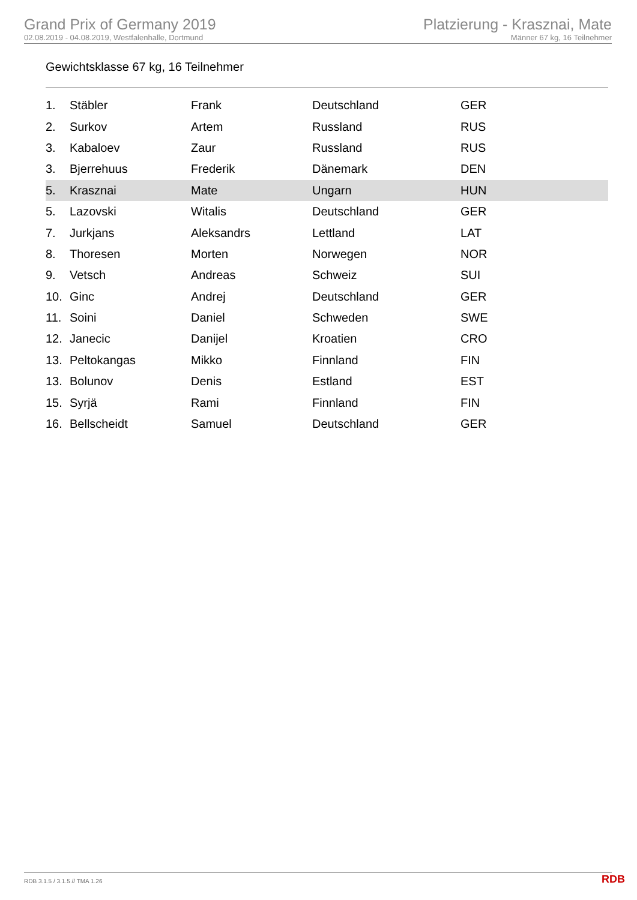Grand Prix of Germany 2019
02.08.2019 - 04.08.2019, Westfalenhalle, Dortmund
Platzierung - Krasznai, Mate
Männer 67 kg, 16 Teilnehmer
Gewichtsklasse 67 kg, 16 Teilnehmer
| 1. | Stäbler | Frank | Deutschland | GER |
| 2. | Surkov | Artem | Russland | RUS |
| 3. | Kabaloev | Zaur | Russland | RUS |
| 3. | Bjerrehuus | Frederik | Dänemark | DEN |
| 5. | Krasznai | Mate | Ungarn | HUN |
| 5. | Lazovski | Witalis | Deutschland | GER |
| 7. | Jurkjans | Aleksandrs | Lettland | LAT |
| 8. | Thoresen | Morten | Norwegen | NOR |
| 9. | Vetsch | Andreas | Schweiz | SUI |
| 10. | Ginc | Andrej | Deutschland | GER |
| 11. | Soini | Daniel | Schweden | SWE |
| 12. | Janecic | Danijel | Kroatien | CRO |
| 13. | Peltokangas | Mikko | Finnland | FIN |
| 13. | Bolunov | Denis | Estland | EST |
| 15. | Syrjä | Rami | Finnland | FIN |
| 16. | Bellscheidt | Samuel | Deutschland | GER |
RDB 3.1.5 / 3.1.5 // TMA 1.26 RDB